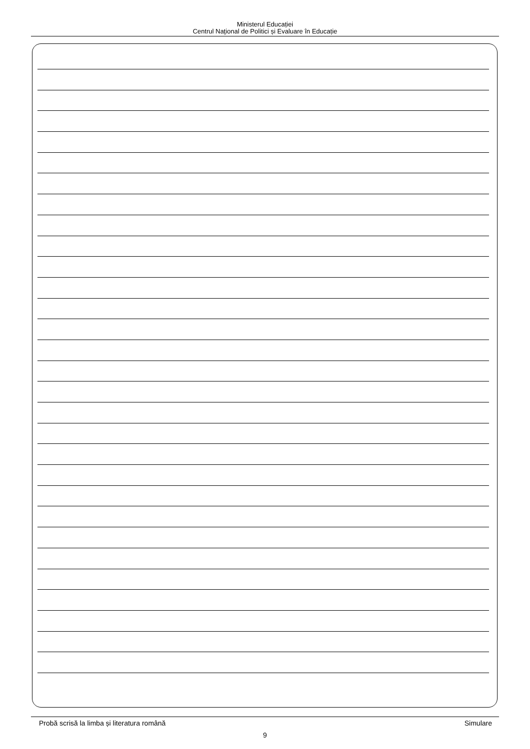Ministerul Educației
Centrul Naţional de Politici și Evaluare în Educație
Probă scrisă la limba și literatura română Simulare
9